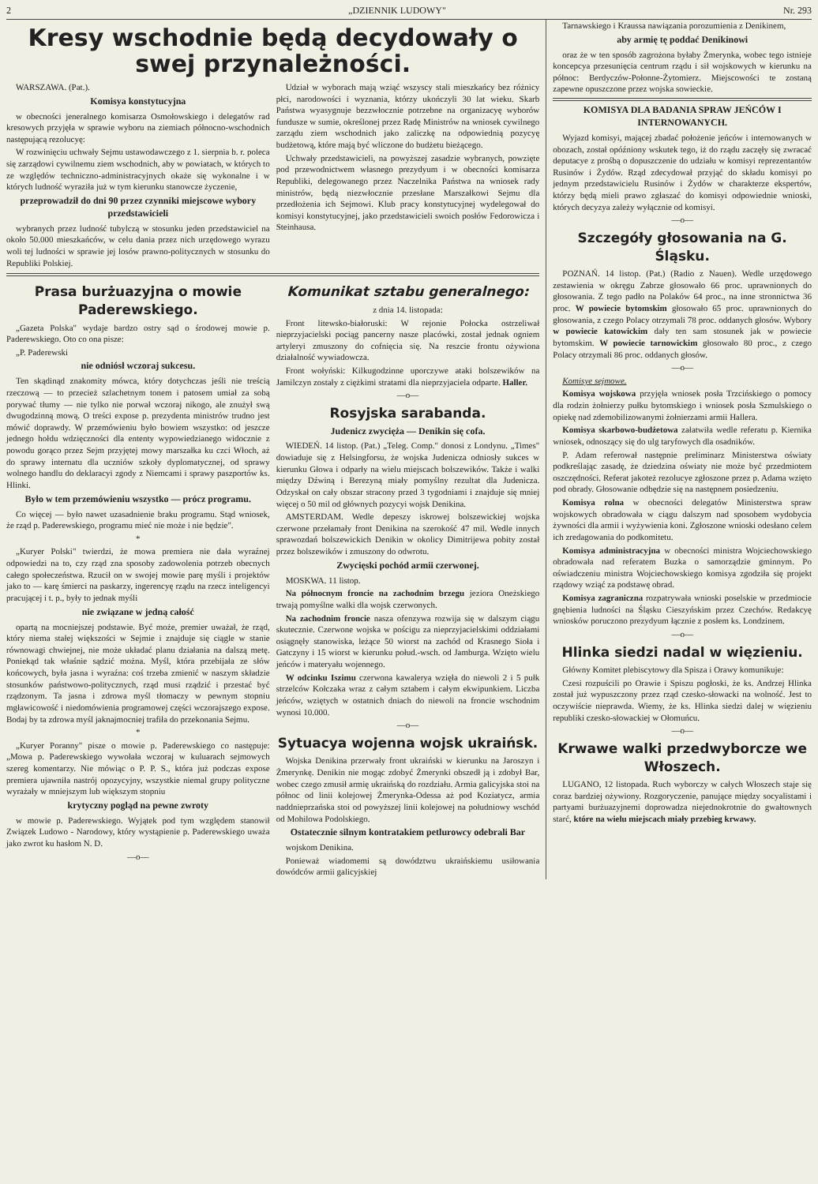2 „DZIENNIK LUDOWY" Nr. 293
Kresy wschodnie będą decydowały o swej przynależności.
WARSZAWA. (Pat.).
Komisya konstytucyjna
w obecności jeneralnego komisarza Osmołowskiego i delegatów rad kresowych przyjęła w sprawie wyboru na ziemiach północno-wschodnich następującą rezolucyę:
W rozwinięciu uchwały Sejmu ustawodawczego z 1. sierpnia b. r. poleca się zarządowi cywilnemu ziem wschodnich, aby w powiatach, w których to ze względów techniczno-administracyjnych okaże się wykonalne i w których ludność wyraziła już w tym kierunku stanowcze życzenie,
przeprowadził do dni 90 przez czynniki miejscowe wybory przedstawicieli
wybranych przez ludność tubylczą w stosunku jeden przedstawiciel na około 50.000 mieszkańców, w celu dania przez nich urzędowego wyrazu woli tej ludności w sprawie jej losów prawno-politycznych w stosunku do Republiki Polskiej.
Udział w wyborach mają wziąć wszyscy stali mieszkańcy bez różnicy płci, narodowości i wyznania, którzy ukończyli 30 lat wieku. Skarb Państwa wyasygnuje bezzwłocznie potrzebne na organizacyę wyborów fundusze w sumie, określonej przez Radę Ministrów na wniosek cywilnego zarządu ziem wschodnich jako zaliczkę na odpowiednią pozycyę budżetową, które mają być wliczone do budżetu bieżącego.
Uchwały przedstawicieli, na powyższej zasadzie wybranych, powzięte pod przewodnictwem własnego prezydyum i w obecności komisarza Republiki, delegowanego przez Naczelnika Państwa na wniosek rady ministrów, będą niezwłocznie przesłane Marszałkowi Sejmu dla przedłożenia ich Sejmowi. Klub pracy konstytucyjnej wydelegował do komisyi konstytucyjnej, jako przedstawicieli swoich posłów Fedorowicza i Steinhausa.
Prasa burżuazyjna o mowie Paderewskiego.
„Gazeta Polska" wydaje bardzo ostry sąd o środowej mowie p. Paderewskiego. Oto co ona pisze:
„P. Paderewski
nie odniósł wczoraj sukcesu.
Ten skądinąd znakomity mówca, który dotychczas jeśli nie treścią rzeczową — to przecież szlachetnym tonem i patosem umiał za sobą porywać tłumy — nie tylko nie porwał wczoraj nikogo, ale znużył swą dwugodzinną mową. O treści expose p. prezydenta ministrów trudno jest mówić doprawdy. W przemówieniu było bowiem wszystko: od jeszcze jednego hołdu wdzięczności dla ententy wypowiedzianego widocznie z powodu gorąco przez Sejm przyjętej mowy marszałka ku czci Włoch, aż do sprawy internatu dla uczniów szkoły dyplomatycznej, od sprawy wolnego handlu do deklaracyi zgody z Niemcami i sprawy paszportów ks. Hlinki.
Było w tem przemówieniu wszystko — prócz programu.
Co więcej — było nawet uzasadnienie braku programu. Stąd wniosek, że rząd p. Paderewskiego, programu mieć nie może i nie będzie".
*
„Kuryer Polski" twierdzi, że mowa premiera nie dała wyraźnej odpowiedzi na to, czy rząd zna sposoby zadowolenia potrzeb obecnych całego społeczeństwa. Rzucił on w swojej mowie parę myśli i projektów jako to — karę śmierci na paskarzy, ingerencyę rządu na rzecz inteligencyi pracującej i t. p., były to jednak myśli
nie związane w jedną całość
opartą na mocniejszej podstawie. Być może, premier uważał, że rząd, który niema stałej większości w Sejmie i znajduje się ciągle w stanie równowagi chwiejnej, nie może układać planu działania na dalszą metę. Poniekąd tak właśnie sądzić można. Myśl, która przebijała ze słów końcowych, była jasna i wyraźna: coś trzeba zmienić w naszym składzie stosunków państwowo-politycznych, rząd musi rządzić i przestać być rządzonym. Ta jasna i zdrowa myśl tłomaczy w pewnym stopniu mgławicowość i niedomówienia programowej części wczorajszego expose. Bodaj by ta zdrowa myśl jaknajmocniej trafiła do przekonania Sejmu.
*
„Kuryer Poranny" pisze o mowie p. Paderewskiego co następuje: „Mowa p. Paderewskiego wywołała wczoraj w kuluarach sejmowych szereg komentarzy. Nie mówiąc o P. P. S., która już podczas expose premiera ujawniła nastrój opozycyjny, wszystkie niemal grupy polityczne wyrażały w mniejszym lub większym stopniu
krytyczny pogląd na pewne zwroty
w mowie p. Paderewskiego. Wyjątek pod tym względem stanowił Związek Ludowo - Narodowy, który wystąpienie p. Paderewskiego uważa jako zwrot ku hasłom N. D.
—o—
Komunikat sztabu generalnego:
z dnia 14. listopada:
Front litewsko-białoruski: W rejonie Połocka ostrzeliwał nieprzyjacielski pociąg pancerny nasze placówki, został jednak ogniem artyleryi zmuszony do cofnięcia się. Na reszcie frontu ożywiona działalność wywiadowcza.
Front wołyński: Kilkugodzinne uporczywe ataki bolszewików na Jamilczyn zostały z ciężkimi stratami dla nieprzyjaciela odparte. Haller.
—o—
Rosyjska sarabanda.
Judenicz zwycięża — Denikin się cofa.
WIEDEŃ. 14 listop. (Pat.) „Teleg. Comp." donosi z Londynu. „Times" dowiaduje się z Helsingforsu, że wojska Judenicza odniosły sukces w kierunku Głowa i odparły na wielu miejscach bolszewików. Także i walki między Dźwiną i Berezyną miały pomyślny rezultat dla Judenicza. Odzyskał on cały obszar stracony przed 3 tygodniami i znajduje się mniej więcej o 50 mil od głównych pozycyi wojsk Denikina.
AMSTERDAM. Wedle depeszy iskrowej bolszewickiej wojska czerwone przełamały front Denikina na szerokość 47 mil. Wedle innych sprawozdań bolszewickich Denikin w okolicy Dimitrijewa pobity został przez bolszewików i zmuszony do odwrotu.
Zwycięski pochód armii czerwonej.
MOSKWA. 11 listop.
Na północnym froncie na zachodnim brzegu jeziora Oneżskiego trwają pomyślne walki dla wojsk czerwonych.
Na zachodnim froncie nasza ofenzywa rozwija się w dalszym ciągu skutecznie. Czerwone wojska w pościgu za nieprzyjacielskimi oddziałami osiągnęły stanowiska, leżące 50 wiorst na zachód od Krasnego Sioła i Gatczyny i 15 wiorst w kierunku połud.-wsch. od Jamburga. Wzięto wielu jeńców i materyału wojennego.
W odcinku Iszimu czerwona kawalerya wzięła do niewoli 2 i 5 pułk strzelców Kołczaka wraz z całym sztabem i całym ekwipunkiem. Liczba jeńców, wziętych w ostatnich dniach do niewoli na froncie wschodnim wynosi 10.000.
—o—
Sytuacya wojenna wojsk ukraińsk.
Wojska Denikina przerwały front ukraiński w kierunku na Jaroszyn i Żmerynkę. Denikin nie mogąc zdobyć Żmerynki obszedł ją i zdobył Bar, wobec czego zmusił armię ukraińską do rozdziału. Armia galicyjska stoi na północ od linii kolejowej Żmerynka-Odessa aż pod Koziatycz, armia naddnieprzańska stoi od powyższej linii kolejowej na południowy wschód od Mohilowa Podolskiego.
Ostatecznie silnym kontratakiem petlurowcy odebrali Bar
wojskom Denikina.
Ponieważ wiadomemi są dowództwu ukraińskiemu usiłowania dowódców armii galicyjskiej
Tarnawskiego i Kraussa nawiązania porozumienia z Denikinem,
aby armię tę poddać Denikinowi
oraz że w ten sposób zagrożona byłaby Żmerynka, wobec tego istnieje koncepcya przesunięcia centrum rządu i sił wojskowych w kierunku na północ: Berdyczów-Połonne-Żytomierz. Miejscowości te zostaną zapewne opuszczone przez wojska sowieckie.
KOMISYA DLA BADANIA SPRAW JEŃCÓW I INTERNOWANYCH.
Wyjazd komisyi, mającej zbadać położenie jeńców i internowanych w obozach, został opóźniony wskutek tego, iż do rządu zaczęły się zwracać deputacye z prośbą o dopuszczenie do udziału w komisyi reprezentantów Rusinów i Żydów. Rząd zdecydował przyjąć do składu komisyi po jednym przedstawicielu Rusinów i Żydów w charakterze ekspertów, którzy będą mieli prawo zgłaszać do komisyi odpowiednie wnioski, których decyzya zależy wyłącznie od komisyi.
—o—
Szczegóły głosowania na G. Śląsku.
POZNAŃ. 14 listop. (Pat.) (Radio z Nauen). Wedle urzędowego zestawienia w okręgu Zabrze głosowało 66 proc. uprawnionych do głosowania. Z tego padło na Polaków 64 proc., na inne stronnictwa 36 proc. W powiecie bytomskim głosowało 65 proc. uprawnionych do głosowania, z czego Polacy otrzymali 78 proc. oddanych głosów. Wybory w powiecie katowickim dały ten sam stosunek jak w powiecie bytomskim. W powiecie tarnowickim głosowało 80 proc., z czego Polacy otrzymali 86 proc. oddanych głosów.
—o—
Komisye sejmowe.
Komisya wojskowa przyjęła wniosek posła Trzcińskiego o pomocy dla rodzin żołnierzy pułku bytomskiego i wniosek posła Szmulskiego o opiekę nad zdemobilizowanymi żołnierzami armii Hallera.
Komisya skarbowo-budżetowa załatwiła wedle referatu p. Kiernika wniosek, odnoszący się do ulg taryfowych dla osadników.
P. Adam referował następnie preliminarz Ministerstwa oświaty podkreślając zasadę, że dziedzina oświaty nie może być przedmiotem oszczędności. Referat jakoteż rezolucye zgłoszone przez p. Adama wzięto pod obrady. Głosowanie odbędzie się na następnem posiedzeniu.
Komisya rolna w obecności delegatów Ministerstwa spraw wojskowych obradowała w ciągu dalszym nad sposobem wydobycia żywności dla armii i wyżywienia koni. Zgłoszone wnioski odesłano celem ich zredagowania do podkomitetu.
Komisya administracyjna w obecności ministra Wojciechowskiego obradowała nad referatem Buzka o samorządzie gminnym. Po oświadczeniu ministra Wojciechowskiego komisya zgodziła się projekt rządowy wziąć za podstawę obrad.
Komisya zagraniczna rozpatrywała wnioski poselskie w przedmiocie gnębienia ludności na Śląsku Cieszyńskim przez Czechów. Redakcyę wniosków poruczono prezydyum łącznie z posłem ks. Londzinem.
—o—
Hlinka siedzi nadal w więzieniu.
Główny Komitet plebiscytowy dla Spisza i Orawy komunikuje:
Czesi rozpuścili po Orawie i Spiszu pogłoski, że ks. Andrzej Hlinka został już wypuszczony przez rząd czesko-słowacki na wolność. Jest to oczywiście nieprawda. Wiemy, że ks. Hlinka siedzi dalej w więzieniu republiki czesko-słowackiej w Ołomuńcu.
—o—
Krwawe walki przedwyborcze we Włoszech.
LUGANO, 12 listopada. Ruch wyborczy w całych Włoszech staje się coraz bardziej ożywiony. Rozgoryczenie, panujące między socyalistami i partyami burżuazyjnemi doprowadza niejednokrotnie do gwałtownych starć, które na wielu miejscach miały przebieg krwawy.